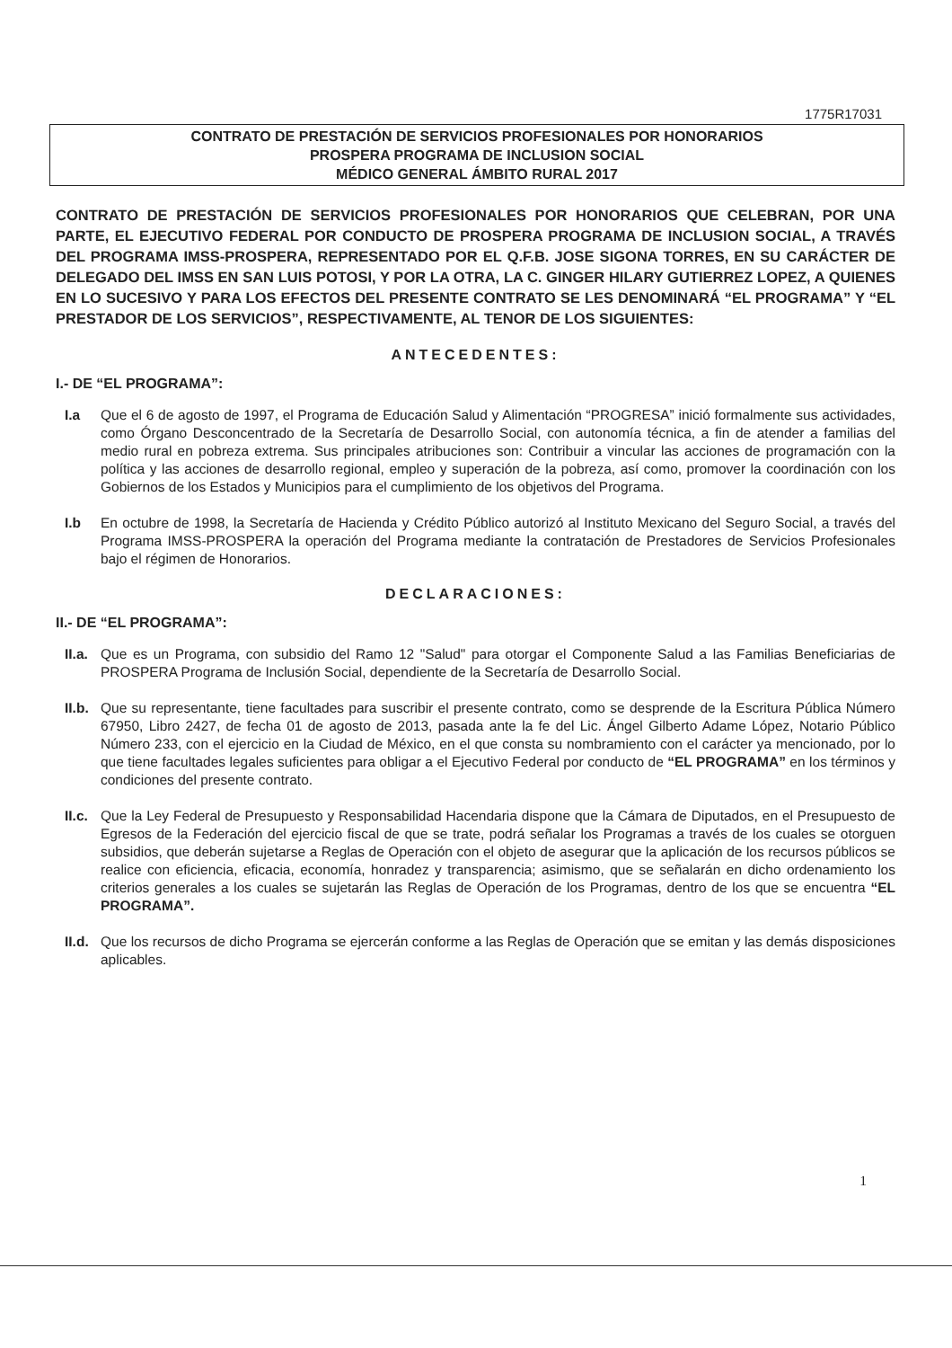1775R17031
CONTRATO DE PRESTACIÓN DE SERVICIOS PROFESIONALES POR HONORARIOS
PROSPERA PROGRAMA DE INCLUSION SOCIAL
MÉDICO GENERAL ÁMBITO RURAL 2017
CONTRATO DE PRESTACIÓN DE SERVICIOS PROFESIONALES POR HONORARIOS QUE CELEBRAN, POR UNA PARTE, EL EJECUTIVO FEDERAL POR CONDUCTO DE PROSPERA PROGRAMA DE INCLUSION SOCIAL, A TRAVÉS DEL PROGRAMA IMSS-PROSPERA, REPRESENTADO POR EL Q.F.B. JOSE SIGONA TORRES, EN SU CARÁCTER DE DELEGADO DEL IMSS EN SAN LUIS POTOSI, Y POR LA OTRA, LA C. GINGER HILARY GUTIERREZ LOPEZ, A QUIENES EN LO SUCESIVO Y PARA LOS EFECTOS DEL PRESENTE CONTRATO SE LES DENOMINARÁ “EL PROGRAMA” Y “EL PRESTADOR DE LOS SERVICIOS”, RESPECTIVAMENTE, AL TENOR DE LOS SIGUIENTES:
ANTECEDENTES:
I.- DE “EL PROGRAMA”:
I.a Que el 6 de agosto de 1997, el Programa de Educación Salud y Alimentación “PROGRESA” inició formalmente sus actividades, como Órgano Desconcentrado de la Secretaría de Desarrollo Social, con autonomía técnica, a fin de atender a familias del medio rural en pobreza extrema. Sus principales atribuciones son: Contribuir a vincular las acciones de programación con la política y las acciones de desarrollo regional, empleo y superación de la pobreza, así como, promover la coordinación con los Gobiernos de los Estados y Municipios para el cumplimiento de los objetivos del Programa.
I.b En octubre de 1998, la Secretaría de Hacienda y Crédito Público autorizó al Instituto Mexicano del Seguro Social, a través del Programa IMSS-PROSPERA la operación del Programa mediante la contratación de Prestadores de Servicios Profesionales bajo el régimen de Honorarios.
DECLARACIONES:
II.- DE “EL PROGRAMA”:
II.a. Que es un Programa, con subsidio del Ramo 12 "Salud" para otorgar el Componente Salud a las Familias Beneficiarias de PROSPERA Programa de Inclusión Social, dependiente de la Secretaría de Desarrollo Social.
II.b. Que su representante, tiene facultades para suscribir el presente contrato, como se desprende de la Escritura Pública Número 67950, Libro 2427, de fecha 01 de agosto de 2013, pasada ante la fe del Lic. Ángel Gilberto Adame López, Notario Público Número 233, con el ejercicio en la Ciudad de México, en el que consta su nombramiento con el carácter ya mencionado, por lo que tiene facultades legales suficientes para obligar a el Ejecutivo Federal por conducto de “EL PROGRAMA” en los términos y condiciones del presente contrato.
II.c. Que la Ley Federal de Presupuesto y Responsabilidad Hacendaria dispone que la Cámara de Diputados, en el Presupuesto de Egresos de la Federación del ejercicio fiscal de que se trate, podrá señalar los Programas a través de los cuales se otorguen subsidios, que deberán sujetarse a Reglas de Operación con el objeto de asegurar que la aplicación de los recursos públicos se realice con eficiencia, eficacia, economía, honradez y transparencia; asimismo, que se señalarán en dicho ordenamiento los criterios generales a los cuales se sujetarán las Reglas de Operación de los Programas, dentro de los que se encuentra “EL PROGRAMA”.
II.d. Que los recursos de dicho Programa se ejercerán conforme a las Reglas de Operación que se emitan y las demás disposiciones aplicables.
1